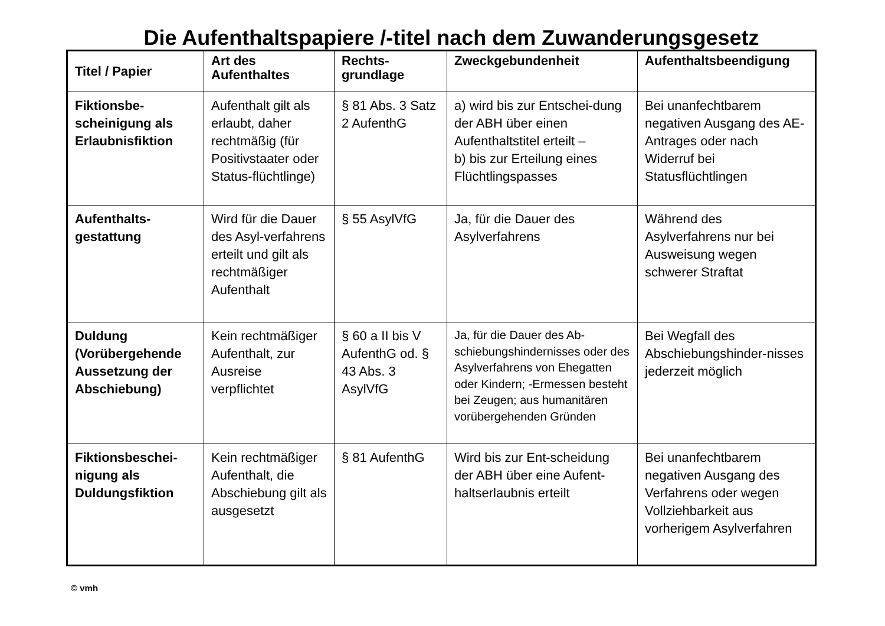Die Aufenthaltspapiere /-titel nach dem Zuwanderungsgesetz
| Titel / Papier | Art des Aufenthaltes | Rechts-grundlage | Zweckgebundenheit | Aufenthaltsbeendigung |
| --- | --- | --- | --- | --- |
| Fiktionsbe-scheinigung als Erlaubnisfiktion | Aufenthalt gilt als erlaubt, daher rechtmäßig (für Positivstaater oder Status-flüchtlinge) | § 81 Abs. 3 Satz 2 AufenthG | a) wird bis zur Entschei-dung der ABH über einen Aufenthaltstitel erteilt – b) bis zur Erteilung eines Flüchtlingspasses | Bei unanfechtbarem negativen Ausgang des AE-Antrages oder nach Widerruf bei Statusflüchtlingen |
| Aufenthalts-gestattung | Wird für die Dauer des Asyl-verfahrens erteilt und gilt als rechtmäßiger Aufenthalt | § 55 AsylVfG | Ja, für die Dauer des Asylverfahrens | Während des Asylverfahrens nur bei Ausweisung wegen schwerer Straftat |
| Duldung (Vorübergehende Aussetzung der Abschiebung) | Kein rechtmäßiger Aufenthalt, zur Ausreise verpflichtet | § 60 a II bis V AufenthG od. § 43 Abs. 3 AsylVfG | Ja, für die Dauer des Ab-schiebungshindernisses oder des Asylverfahrens von Ehegatten oder Kindern; -Ermessen besteht bei Zeugen; aus humanitären vorübergehenden Gründen | Bei Wegfall des Abschiebungshinder-nisses jederzeit möglich |
| Fiktionsbeschei-nigung als Duldungsfiktion | Kein rechtmäßiger Aufenthalt, die Abschiebung gilt als ausgesetzt | § 81 AufenthG | Wird bis zur Ent-scheidung der ABH über eine Aufent-haltserlaubnis erteilt | Bei unanfechtbarem negativen Ausgang des Verfahrens oder wegen Vollziehbarkeit aus vorherigem Asylverfahren |
© vmh